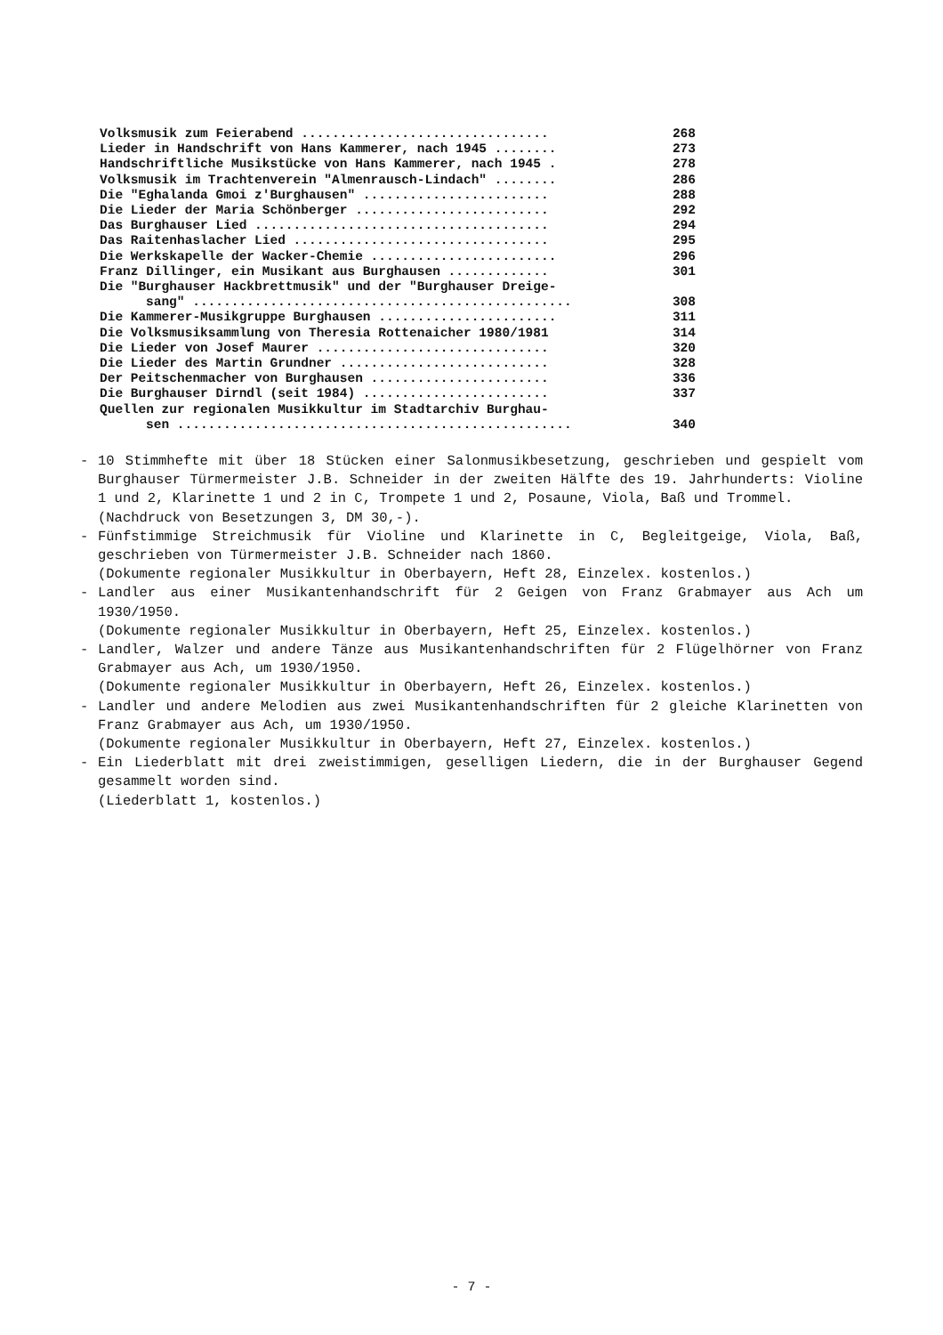Volksmusik zum Feierabend ................................ 268
Lieder in Handschrift von Hans Kammerer, nach 1945 ........ 273
Handschriftliche Musikstücke von Hans Kammerer, nach 1945 . 278
Volksmusik im Trachtenverein "Almenrausch-Lindach" ........ 286
Die "Eghalanda Gmoi z'Burghausen" ........................ 288
Die Lieder der Maria Schönberger ......................... 292
Das Burghauser Lied ...................................... 294
Das Raitenhaslacher Lied ................................. 295
Die Werkskapelle der Wacker-Chemie ........................ 296
Franz Dillinger, ein Musikant aus Burghausen ............. 301
Die "Burghauser Hackbrettmusik" und der "Burghauser Dreige-
sang" ................................................. 308
Die Kammerer-Musikgruppe Burghausen ....................... 311
Die Volksmusiksammlung von Theresia Rottenaicher 1980/1981 314
Die Lieder von Josef Maurer .............................. 320
Die Lieder des Martin Grundner ........................... 328
Der Peitschenmacher von Burghausen ....................... 336
Die Burghauser Dirndl (seit 1984) ........................ 337
Quellen zur regionalen Musikkultur im Stadtarchiv Burghau-
sen ................................................... 340
- 10 Stimmhefte mit über 18 Stücken einer Salonmusikbesetzung, geschrieben und gespielt vom Burghauser Türmermeister J.B. Schneider in der zweiten Hälfte des 19. Jahrhunderts: Violine 1 und 2, Klarinette 1 und 2 in C, Trompete 1 und 2, Posaune, Viola, Baß und Trommel.
(Nachdruck von Besetzungen 3, DM 30,-).
- Fünfstimmige Streichmusik für Violine und Klarinette in C, Begleitgeige, Viola, Baß, geschrieben von Türmermeister J.B. Schneider nach 1860.
(Dokumente regionaler Musikkultur in Oberbayern, Heft 28, Einzelex. kostenlos.)
- Landler aus einer Musikantenhandschrift für 2 Geigen von Franz Grabmayer aus Ach um 1930/1950.
(Dokumente regionaler Musikkultur in Oberbayern, Heft 25, Einzelex. kostenlos.)
- Landler, Walzer und andere Tänze aus Musikantenhandschriften für 2 Flügelhörner von Franz Grabmayer aus Ach, um 1930/1950.
(Dokumente regionaler Musikkultur in Oberbayern, Heft 26, Einzelex. kostenlos.)
- Landler und andere Melodien aus zwei Musikantenhandschriften für 2 gleiche Klarinetten von Franz Grabmayer aus Ach, um 1930/1950.
(Dokumente regionaler Musikkultur in Oberbayern, Heft 27, Einzelex. kostenlos.)
- Ein Liederblatt mit drei zweistimmigen, geselligen Liedern, die in der Burghauser Gegend gesammelt worden sind.
(Liederblatt 1, kostenlos.)
- 7 -